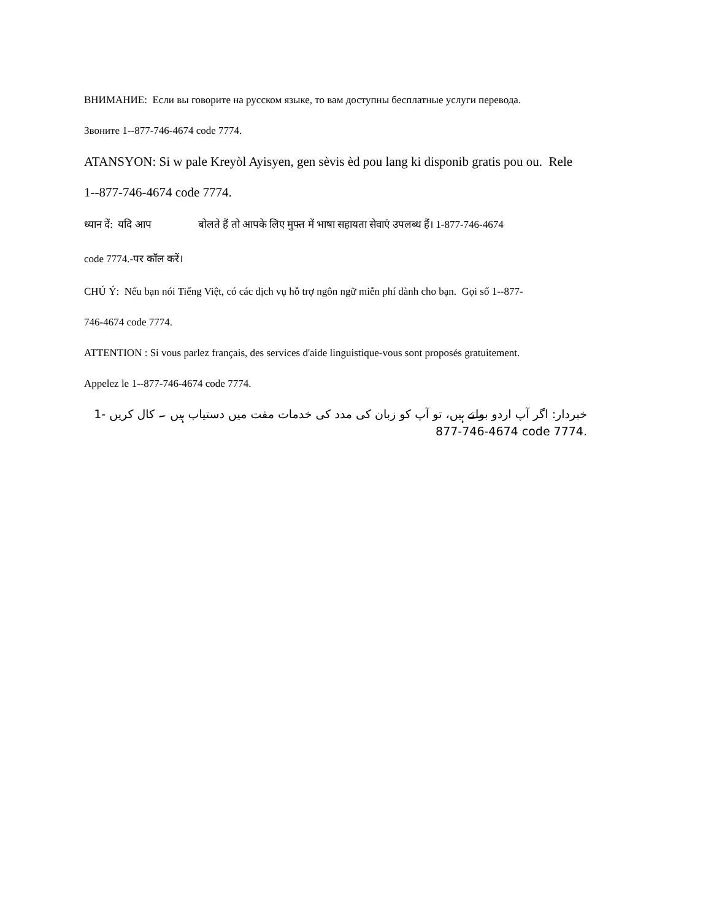ВНИМАНИЕ: Если вы говорите на русском языке, то вам доступны бесплатные услуги перевода.
Звоните 1--877-746-4674 code 7774.
ATANSYON: Si w pale Kreyòl Ayisyen, gen sèvis èd pou lang ki disponib gratis pou ou. Rele
1--877-746-4674 code 7774.
ध्यान दें: यदि आप बोलते हैं तो आपके लिए मुफ्त में भाषा सहायता सेवाएं उपलब्ध हैं। 1-877-746-4674
code 7774.-पर कॉल करें।
CHÚ Ý: Nếu bạn nói Tiếng Việt, có các dịch vụ hỗ trợ ngôn ngữ miễn phí dành cho bạn. Gọi số 1--877-
746-4674 code 7774.
ATTENTION : Si vous parlez français, des services d'aide linguistique-vous sont proposés gratuitement.
Appelez le 1--877-746-4674 code 7774.
خبردار: اگر آپ اردو بولتے ہیں، تو آپ کو زبان کی مدد کی خدمات مفت میں دستیاب ہیں ۔ کال کریں 1-877-746-4674 code 7774.